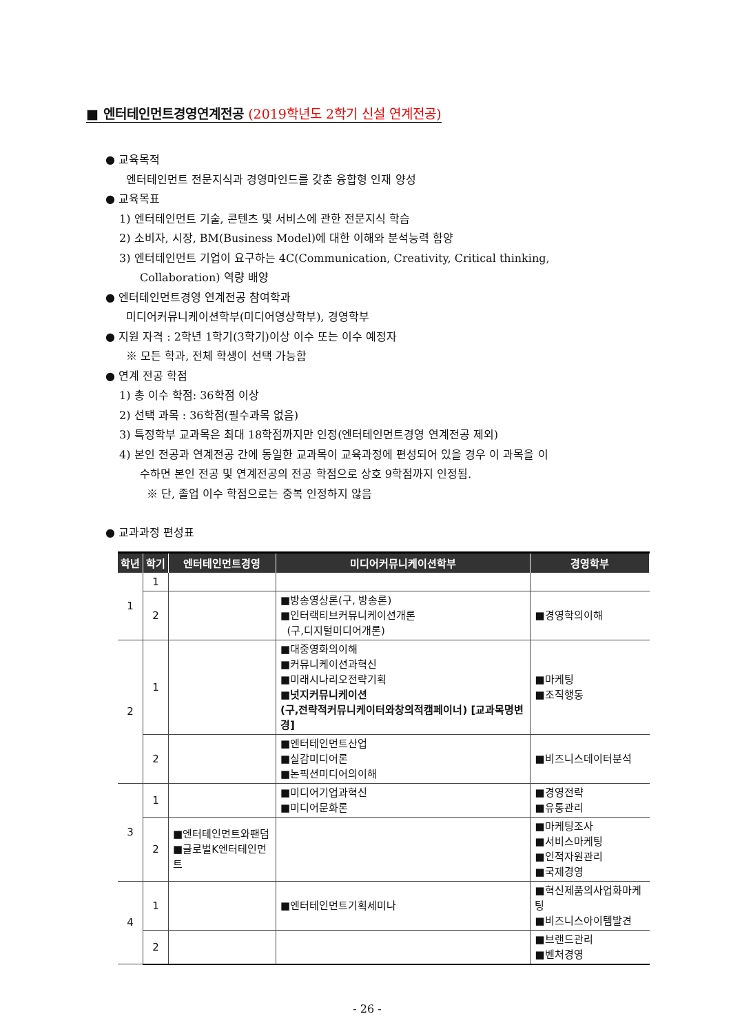■ 엔터테인먼트경영연계전공 (2019학년도 2학기 신설 연계전공)
● 교육목적
엔터테인먼트 전문지식과 경영마인드를 갖춘 융합형 인재 양성
● 교육목표
1) 엔터테인먼트 기술, 콘텐츠 및 서비스에 관한 전문지식 학습
2) 소비자, 시장, BM(Business Model)에 대한 이해와 분석능력 함양
3) 엔터테인먼트 기업이 요구하는 4C(Communication, Creativity, Critical thinking,
Collaboration) 역량 배양
● 엔터테인먼트경영 연계전공 참여학과
미디어커뮤니케이션학부(미디어영상학부), 경영학부
● 지원 자격 : 2학년 1학기(3학기)이상 이수 또는 이수 예정자
※ 모든 학과, 전체 학생이 선택 가능함
● 연계 전공 학점
1) 총 이수 학점: 36학점 이상
2) 선택 과목 : 36학점(필수과목 없음)
3) 특정학부 교과목은 최대 18학점까지만 인정(엔터테인먼트경영 연계전공 제외)
4) 본인 전공과 연계전공 간에 동일한 교과목이 교육과정에 편성되어 있을 경우 이 과목을 이
수하면 본인 전공 및 연계전공의 전공 학점으로 상호 9학점까지 인정됨.
※ 단, 졸업 이수 학점으로는 중복 인정하지 않음
● 교과과정 편성표
| 학년 | 학기 | 엔터테인먼트경영 | 미디어커뮤니케이션학부 | 경영학부 |
| --- | --- | --- | --- | --- |
| 1 | 1 | | | |
| | 2 | | ■방송영상론(구, 방송론) ■인터랙티브커뮤니케이션개론 (구,디지털미디어개론) | ■경영학의이해 |
| 2 | 1 | | ■대중영화의이해 ■커뮤니케이션과혁신 ■미래시나리오전략기획 ■넛지커뮤니케이션 (구,전략적커뮤니케이터와창의적캠페이너) [교과목명변경] | ■마케팅 ■조직행동 |
| | 2 | | ■엔터테인먼트산업 ■실감미디어론 ■논픽션미디어의이해 | ■비즈니스데이터분석 |
| 3 | 1 | | ■미디어기업과혁신 ■미디어문화론 | ■경영전략 ■유통관리 |
| | 2 | ■엔터테인먼트와팬덤 ■글로벌K엔터테인먼트 | | ■마케팅조사 ■서비스마케팅 ■인적자원관리 ■국제경영 |
| 4 | 1 | | ■엔터테인먼트기획세미나 | ■혁신제품의사업화마케팅 ■비즈니스아이템발견 |
| | 2 | | | ■브랜드관리 ■벤처경영 |
- 26 -